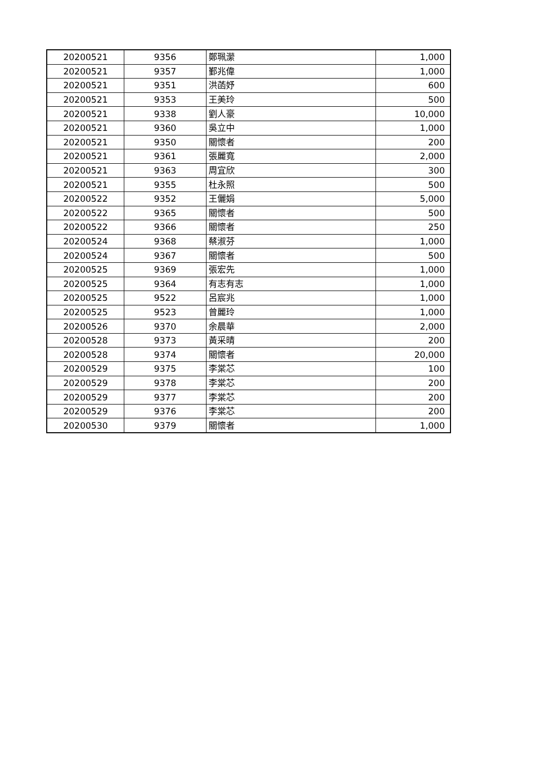| 20200521 | 9356 | 鄭珮瀠 | 1,000 |
| 20200521 | 9357 | 鄞兆偉 | 1,000 |
| 20200521 | 9351 | 洪菡妤 | 600 |
| 20200521 | 9353 | 王美玲 | 500 |
| 20200521 | 9338 | 劉人豪 | 10,000 |
| 20200521 | 9360 | 吳立中 | 1,000 |
| 20200521 | 9350 | 關懷者 | 200 |
| 20200521 | 9361 | 張麗寬 | 2,000 |
| 20200521 | 9363 | 周宜欣 | 300 |
| 20200521 | 9355 | 杜永照 | 500 |
| 20200522 | 9352 | 王儷娟 | 5,000 |
| 20200522 | 9365 | 關懷者 | 500 |
| 20200522 | 9366 | 關懷者 | 250 |
| 20200524 | 9368 | 蔡淑芬 | 1,000 |
| 20200524 | 9367 | 關懷者 | 500 |
| 20200525 | 9369 | 張宏先 | 1,000 |
| 20200525 | 9364 | 有志有志 | 1,000 |
| 20200525 | 9522 | 呂宸兆 | 1,000 |
| 20200525 | 9523 | 曾麗玲 | 1,000 |
| 20200526 | 9370 | 余晨華 | 2,000 |
| 20200528 | 9373 | 黃采晴 | 200 |
| 20200528 | 9374 | 關懷者 | 20,000 |
| 20200529 | 9375 | 李棠芯 | 100 |
| 20200529 | 9378 | 李棠芯 | 200 |
| 20200529 | 9377 | 李棠芯 | 200 |
| 20200529 | 9376 | 李棠芯 | 200 |
| 20200530 | 9379 | 關懷者 | 1,000 |